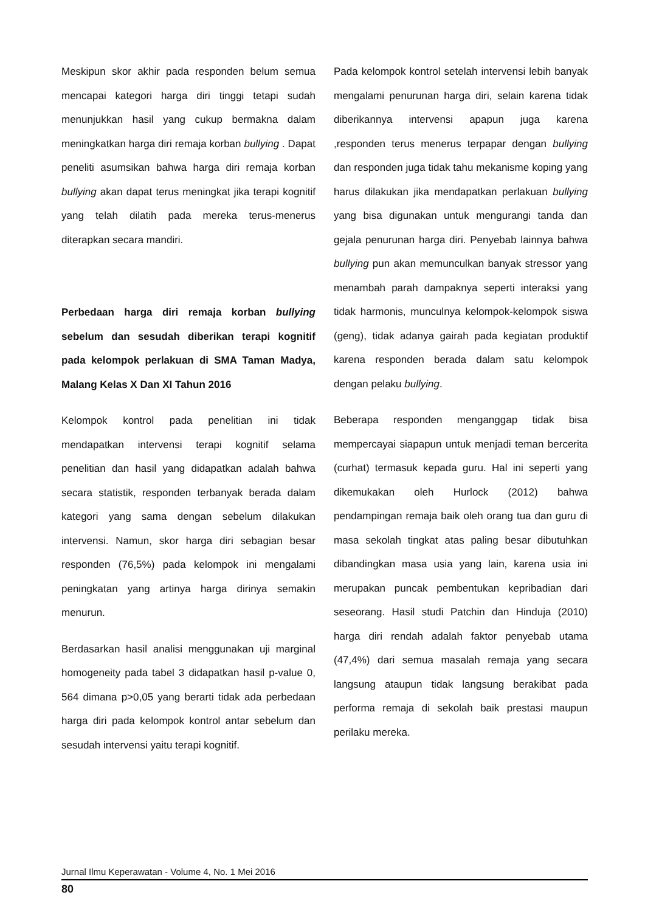Meskipun skor akhir pada responden belum semua mencapai kategori harga diri tinggi tetapi sudah menunjukkan hasil yang cukup bermakna dalam meningkatkan harga diri remaja korban bullying . Dapat peneliti asumsikan bahwa harga diri remaja korban bullying akan dapat terus meningkat jika terapi kognitif yang telah dilatih pada mereka terus-menerus diterapkan secara mandiri.
Perbedaan harga diri remaja korban bullying sebelum dan sesudah diberikan terapi kognitif pada kelompok perlakuan di SMA Taman Madya, Malang Kelas X Dan XI Tahun 2016
Kelompok kontrol pada penelitian ini tidak mendapatkan intervensi terapi kognitif selama penelitian dan hasil yang didapatkan adalah bahwa secara statistik, responden terbanyak berada dalam kategori yang sama dengan sebelum dilakukan intervensi. Namun, skor harga diri sebagian besar responden (76,5%) pada kelompok ini mengalami peningkatan yang artinya harga dirinya semakin menurun.
Berdasarkan hasil analisi menggunakan uji marginal homogeneity pada tabel 3 didapatkan hasil p-value 0, 564 dimana p>0,05 yang berarti tidak ada perbedaan harga diri pada kelompok kontrol antar sebelum dan sesudah intervensi yaitu terapi kognitif.
Pada kelompok kontrol setelah intervensi lebih banyak mengalami penurunan harga diri, selain karena tidak diberikannya intervensi apapun juga karena ,responden terus menerus terpapar dengan bullying dan responden juga tidak tahu mekanisme koping yang harus dilakukan jika mendapatkan perlakuan bullying yang bisa digunakan untuk mengurangi tanda dan gejala penurunan harga diri. Penyebab lainnya bahwa bullying pun akan memunculkan banyak stressor yang menambah parah dampaknya seperti interaksi yang tidak harmonis, munculnya kelompok-kelompok siswa (geng), tidak adanya gairah pada kegiatan produktif karena responden berada dalam satu kelompok dengan pelaku bullying.
Beberapa responden menganggap tidak bisa mempercayai siapapun untuk menjadi teman bercerita (curhat) termasuk kepada guru. Hal ini seperti yang dikemukakan oleh Hurlock (2012) bahwa pendampingan remaja baik oleh orang tua dan guru di masa sekolah tingkat atas paling besar dibutuhkan dibandingkan masa usia yang lain, karena usia ini merupakan puncak pembentukan kepribadian dari seseorang. Hasil studi Patchin dan Hinduja (2010) harga diri rendah adalah faktor penyebab utama (47,4%) dari semua masalah remaja yang secara langsung ataupun tidak langsung berakibat pada performa remaja di sekolah baik prestasi maupun perilaku mereka.
Jurnal Ilmu Keperawatan - Volume 4, No. 1 Mei 2016
80